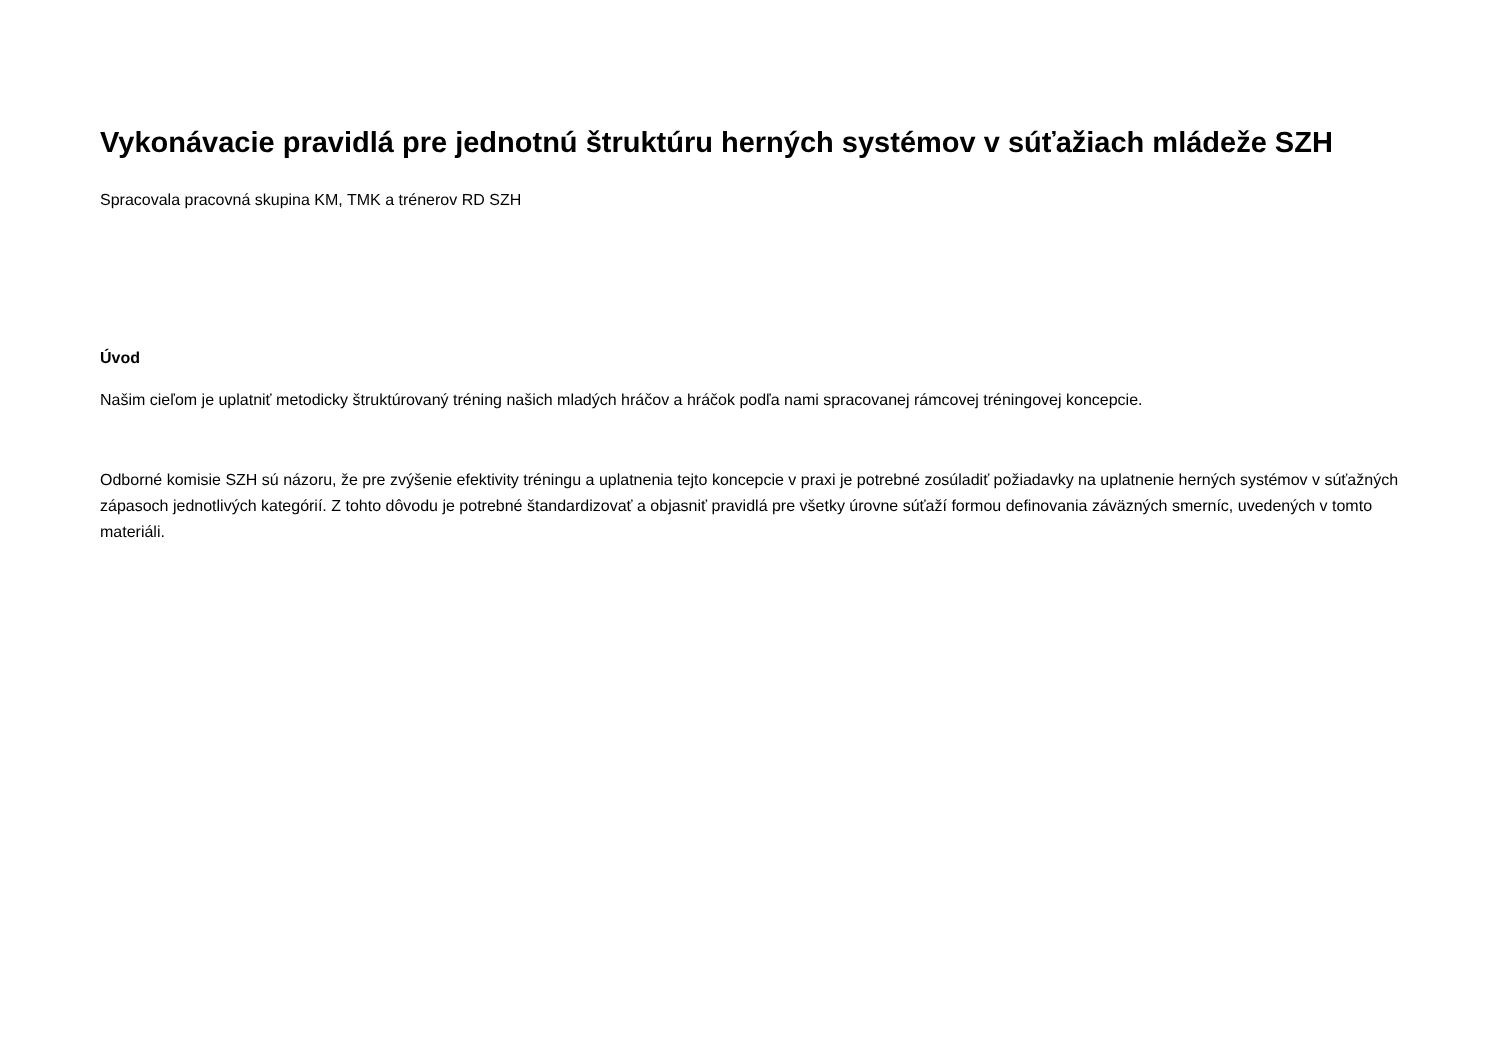Vykonávacie pravidlá pre jednotnú štruktúru herných systémov v súťažiach mládeže SZH
Spracovala pracovná skupina KM, TMK a trénerov RD SZH
Úvod
Našim cieľom je uplatniť metodicky štruktúrovaný tréning našich mladých hráčov a hráčok podľa nami spracovanej rámcovej tréningovej koncepcie.
Odborné komisie SZH sú názoru, že pre zvýšenie efektivity tréningu a uplatnenia tejto koncepcie v praxi je potrebné zosúladiť požiadavky na uplatnenie herných systémov v súťažných zápasoch jednotlivých kategórií. Z tohto dôvodu je potrebné štandardizovať a objasniť pravidlá pre všetky úrovne súťaží formou definovania záväzných smerníc, uvedených v tomto materiáli.